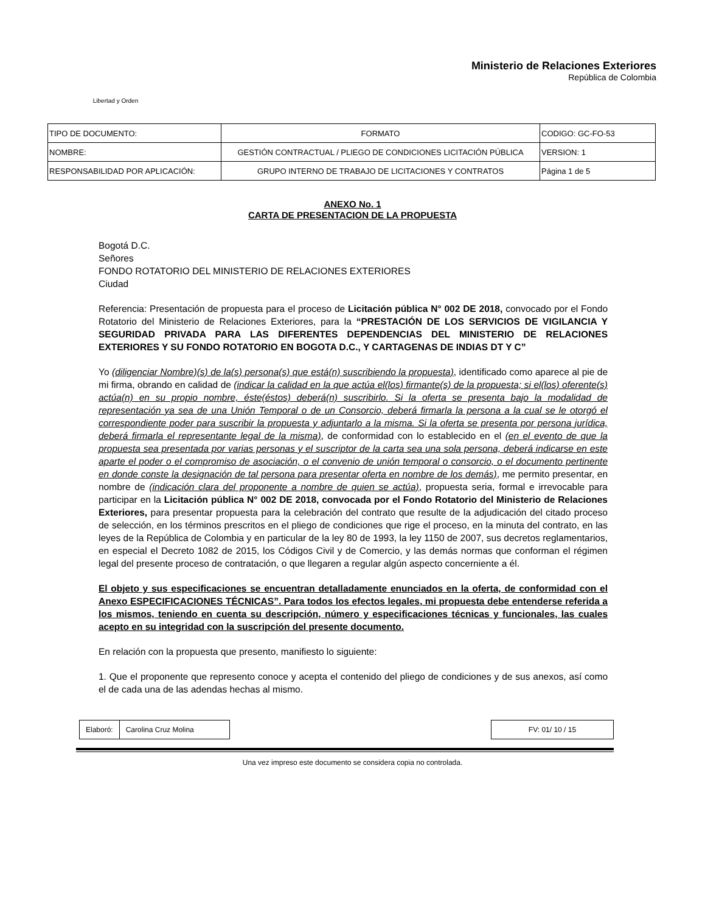Libertad y Orden
Ministerio de Relaciones Exteriores
República de Colombia
| TIPO DE DOCUMENTO: | FORMATO | CODIGO: GC-FO-53 |
| NOMBRE: | GESTIÓN CONTRACTUAL / PLIEGO DE CONDICIONES LICITACIÓN PÚBLICA | VERSION: 1 |
| RESPONSABILIDAD POR APLICACIÓN: | GRUPO INTERNO DE TRABAJO DE LICITACIONES Y CONTRATOS | Página 1 de 5 |
ANEXO No. 1
CARTA DE PRESENTACION DE LA PROPUESTA
Bogotá D.C.
Señores
FONDO ROTATORIO DEL MINISTERIO DE RELACIONES EXTERIORES
Ciudad
Referencia: Presentación de propuesta para el proceso de Licitación pública N° 002 DE 2018, convocado por el Fondo Rotatorio del Ministerio de Relaciones Exteriores, para la “PRESTACIÓN DE LOS SERVICIOS DE VIGILANCIA Y SEGURIDAD PRIVADA PARA LAS DIFERENTES DEPENDENCIAS DEL MINISTERIO DE RELACIONES EXTERIORES Y SU FONDO ROTATORIO EN BOGOTA D.C., Y CARTAGENAS DE INDIAS DT Y C”
Yo (diligenciar Nombre)(s) de la(s) persona(s) que está(n) suscribiendo la propuesta), identificado como aparece al pie de mi firma, obrando en calidad de (indicar la calidad en la que actúa el(los) firmante(s) de la propuesta; si el(los) oferente(s) actúa(n) en su propio nombre, éste(éstos) deberá(n) suscribirlo. Si la oferta se presenta bajo la modalidad de representación ya sea de una Unión Temporal o de un Consorcio, deberá firmarla la persona a la cual se le otorgó el correspondiente poder para suscribir la propuesta y adjuntarlo a la misma. Si la oferta se presenta por persona jurídica, deberá firmarla el representante legal de la misma), de conformidad con lo establecido en el (en el evento de que la propuesta sea presentada por varias personas y el suscriptor de la carta sea una sola persona, deberá indicarse en este aparte el poder o el compromiso de asociación, o el convenio de unión temporal o consorcio, o el documento pertinente en donde conste la designación de tal persona para presentar oferta en nombre de los demás), me permito presentar, en nombre de (indicación clara del proponente a nombre de quien se actúa), propuesta seria, formal e irrevocable para participar en la Licitación pública N° 002 DE 2018, convocada por el Fondo Rotatorio del Ministerio de Relaciones Exteriores, para presentar propuesta para la celebración del contrato que resulte de la adjudicación del citado proceso de selección, en los términos prescritos en el pliego de condiciones que rige el proceso, en la minuta del contrato, en las leyes de la República de Colombia y en particular de la ley 80 de 1993, la ley 1150 de 2007, sus decretos reglamentarios, en especial el Decreto 1082 de 2015, los Códigos Civil y de Comercio, y las demás normas que conforman el régimen legal del presente proceso de contratación, o que llegaren a regular algún aspecto concerniente a él.
El objeto y sus especificaciones se encuentran detalladamente enunciados en la oferta, de conformidad con el Anexo ESPECIFICACIONES TÉCNICAS”. Para todos los efectos legales, mi propuesta debe entenderse referida a los mismos, teniendo en cuenta su descripción, número y especificaciones técnicas y funcionales, las cuales acepto en su integridad con la suscripción del presente documento.
En relación con la propuesta que presento, manifiesto lo siguiente:
1. Que el proponente que represento conoce y acepta el contenido del pliego de condiciones y de sus anexos, así como el de cada una de las adendas hechas al mismo.
| Elaboró: | Carolina Cruz Molina |
| FV: 01/ 10 / 15 |
Una vez impreso este documento se considera copia no controlada.